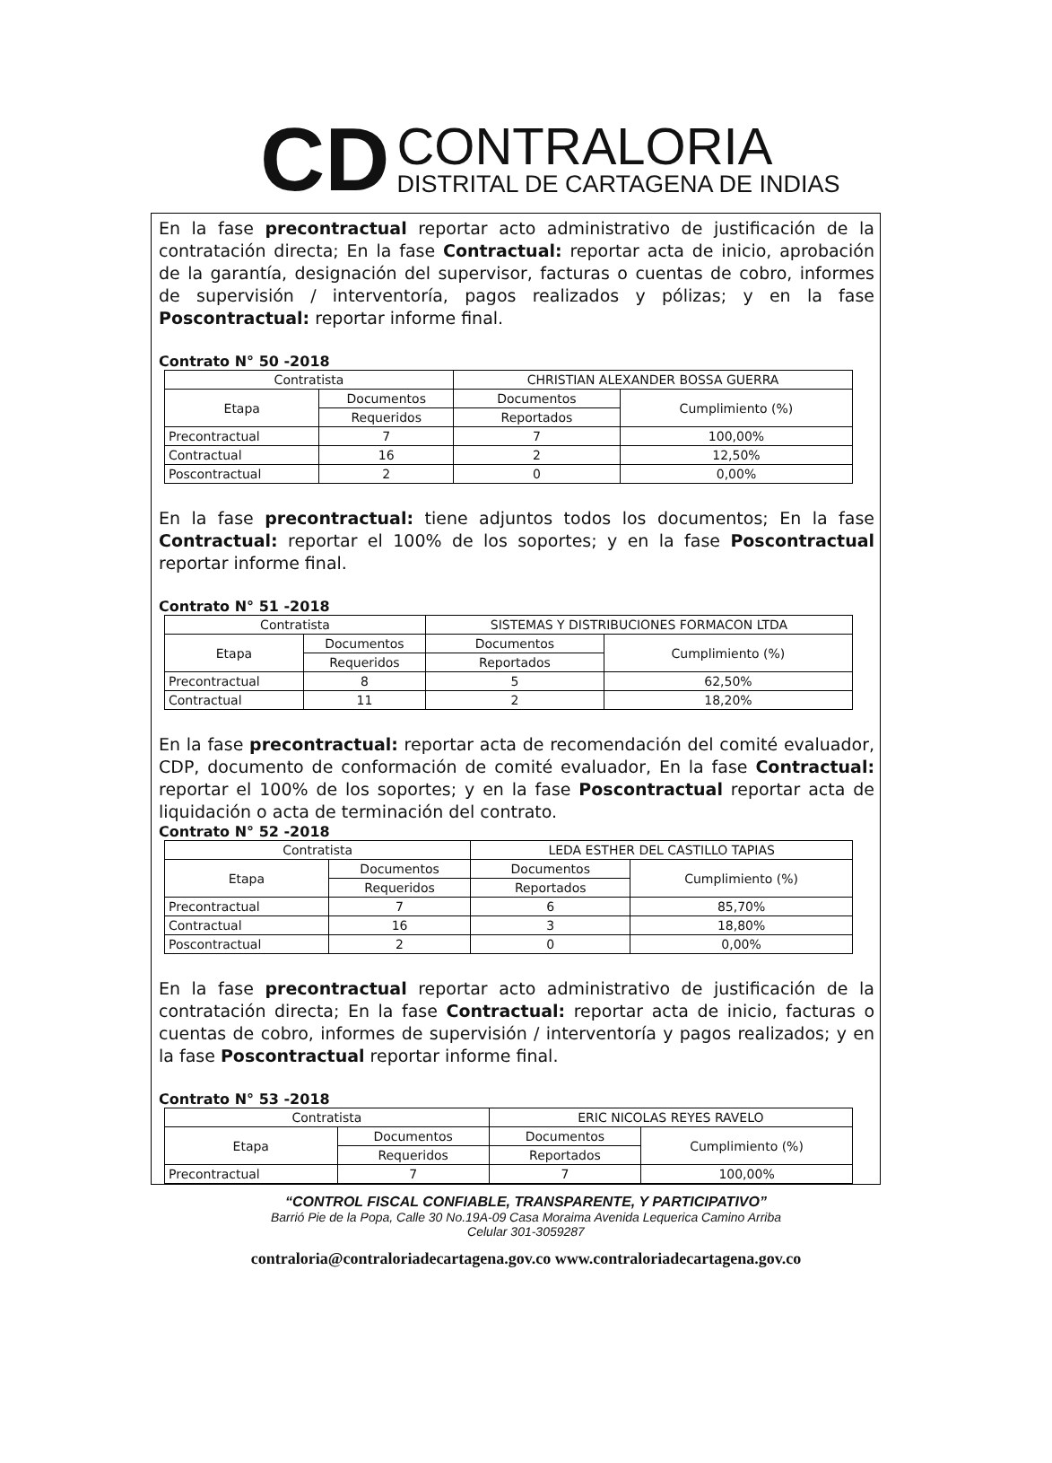CD
CONTRALORIA
DISTRITAL DE CARTAGENA DE INDIAS
En la fase precontractual reportar acto administrativo de justificación de la contratación directa; En la fase Contractual: reportar acta de inicio, aprobación de la garantía, designación del supervisor, facturas o cuentas de cobro, informes de supervisión / interventoría, pagos realizados y pólizas; y en la fase Poscontractual: reportar informe final.
Contrato N° 50 -2018
| Contratista | | CHRISTIAN ALEXANDER BOSSA GUERRA | |
| Etapa | Documentos | Documentos | Cumplimiento (%) |
| | Requeridos | Reportados | |
| Precontractual | 7 | 7 | 100,00% |
| Contractual | 16 | 2 | 12,50% |
| Poscontractual | 2 | 0 | 0,00% |
En la fase precontractual: tiene adjuntos todos los documentos; En la fase Contractual: reportar el 100% de los soportes; y en la fase Poscontractual reportar informe final.
Contrato N° 51 -2018
| Contratista | | SISTEMAS Y DISTRIBUCIONES FORMACON LTDA | |
| Etapa | Documentos | Documentos | Cumplimiento (%) |
| | Requeridos | Reportados | |
| Precontractual | 8 | 5 | 62,50% |
| Contractual | 11 | 2 | 18,20% |
En la fase precontractual: reportar acta de recomendación del comité evaluador, CDP, documento de conformación de comité evaluador, En la fase Contractual: reportar el 100% de los soportes; y en la fase Poscontractual reportar acta de liquidación o acta de terminación del contrato.
Contrato N° 52 -2018
| Contratista | | LEDA ESTHER DEL CASTILLO TAPIAS | |
| Etapa | Documentos | Documentos | Cumplimiento (%) |
| | Requeridos | Reportados | |
| Precontractual | 7 | 6 | 85,70% |
| Contractual | 16 | 3 | 18,80% |
| Poscontractual | 2 | 0 | 0,00% |
En la fase precontractual reportar acto administrativo de justificación de la contratación directa; En la fase Contractual: reportar acta de inicio, facturas o cuentas de cobro, informes de supervisión / interventoría y pagos realizados; y en la fase Poscontractual reportar informe final.
Contrato N° 53 -2018
| Contratista | | ERIC NICOLAS REYES RAVELO | |
| Etapa | Documentos | Documentos | Cumplimiento (%) |
| | Requeridos | Reportados | |
| Precontractual | 7 | 7 | 100,00% |
“CONTROL FISCAL CONFIABLE, TRANSPARENTE, Y PARTICIPATIVO”
Barrió Pie de la Popa, Calle 30 No.19A-09 Casa Moraima Avenida Lequerica Camino Arriba
Celular 301-3059287
contraloria@contraloriadecartagena.gov.co www.contraloriadecartagena.gov.co